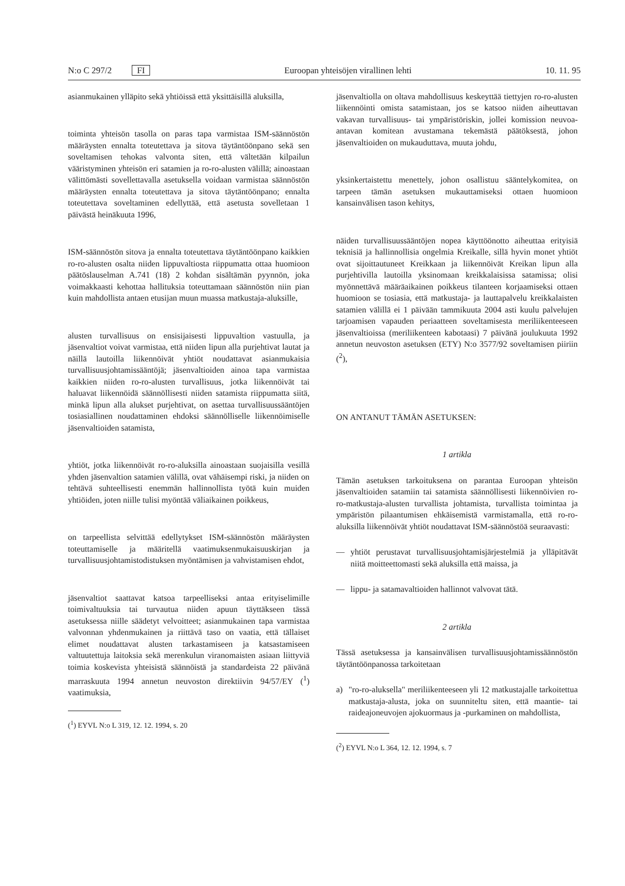N:o C 297/2 FI Euroopan yhteisöjen virallinen lehti 10. 11. 95
asianmukainen ylläpito sekä yhtiöissä että yksittäisillä aluksilla,
toiminta yhteisön tasolla on paras tapa varmistaa ISM-säännöstön määräysten ennalta toteutettava ja sitova täytäntöönpano sekä sen soveltamisen tehokas valvonta siten, että vältetään kilpailun vääristyminen yhteisön eri satamien ja ro-ro-alusten välillä; ainoastaan välittömästi sovellettavalla asetuksella voidaan varmistaa säännöstön määräysten ennalta toteutettava ja sitova täytäntöönpano; ennalta toteutettava soveltaminen edellyttää, että asetusta sovelletaan 1 päivästä heinäkuuta 1996,
ISM-säännöstön sitova ja ennalta toteutettava täytäntöönpano kaikkien ro-ro-alusten osalta niiden lippuvaltiosta riippumatta ottaa huomioon päätöslauselman A.741 (18) 2 kohdan sisältämän pyynnön, joka voimakkaasti kehottaa hallituksia toteuttamaan säännöstön niin pian kuin mahdollista antaen etusijan muun muassa matkustaja-aluksille,
alusten turvallisuus on ensisijaisesti lippuvaltion vastuulla, ja jäsenvaltiot voivat varmistaa, että niiden lipun alla purjehtivat lautat ja näillä lautoilla liikennöivät yhtiöt noudattavat asianmukaisia turvallisuusjohtamissääntöjä; jäsenvaltioiden ainoa tapa varmistaa kaikkien niiden ro-ro-alusten turvallisuus, jotka liikennöivät tai haluavat liikennöidä säännöllisesti niiden satamista riippumatta siitä, minkä lipun alla alukset purjehtivat, on asettaa turvallisuussääntöjen tosiasiallinen noudattaminen ehdoksi säännölliselle liikennöimiselle jäsenvaltioiden satamista,
yhtiöt, jotka liikennöivät ro-ro-aluksilla ainoastaan suojaisilla vesillä yhden jäsenvaltion satamien välillä, ovat vähäisempi riski, ja niiden on tehtävä suhteellisesti enemmän hallinnollista työtä kuin muiden yhtiöiden, joten niille tulisi myöntää väliaikainen poikkeus,
on tarpeellista selvittää edellytykset ISM-säännöstön määräysten toteuttamiselle ja määritellä vaatimuksenmukaisuuskirjan ja turvallisuusjohtamistodistuksen myöntämisen ja vahvistamisen ehdot,
jäsenvaltiot saattavat katsoa tarpeelliseksi antaa erityiselimille toimivaltuuksia tai turvautua niiden apuun täyttäkseen tässä asetuksessa niille säädetyt velvoitteet; asianmukainen tapa varmistaa valvonnan yhdenmukainen ja riittävä taso on vaatia, että tällaiset elimet noudattavat alusten tarkastamiseen ja katsastamiseen valtuutettuja laitoksia sekä merenkulun viranomaisten asiaan liittyviä toimia koskevista yhteisistä säännöistä ja standardeista 22 päivänä marraskuuta 1994 annetun neuvoston direktiivin 94/57/EY (<sup>1</sup>) vaatimuksia,
(<sup>1</sup>) EYVL N:o L 319, 12. 12. 1994, s. 20
jäsenvaltiolla on oltava mahdollisuus keskeyttää tiettyjen ro-ro-alusten liikennöinti omista satamistaan, jos se katsoo niiden aiheuttavan vakavan turvallisuus- tai ympäristöriskin, jollei komission neuvoa-antavan komitean avustamana tekemästä päätöksestä, johon jäsenvaltioiden on mukauduttava, muuta johdu,
yksinkertaistettu menettely, johon osallistuu sääntelykomitea, on tarpeen tämän asetuksen mukauttamiseksi ottaen huomioon kansainvälisen tason kehitys,
näiden turvallisuussääntöjen nopea käyttöönotto aiheuttaa erityisiä teknisiä ja hallinnollisia ongelmia Kreikalle, sillä hyvin monet yhtiöt ovat sijoittautuneet Kreikkaan ja liikennöivät Kreikan lipun alla purjehtivilla lautoilla yksinomaan kreikkalaisissa satamissa; olisi myönnettävä määräaikainen poikkeus tilanteen korjaamiseksi ottaen huomioon se tosiasia, että matkustaja- ja lauttapalvelu kreikkalaisten satamien välillä ei 1 päivään tammikuuta 2004 asti kuulu palvelujen tarjoamisen vapauden periaatteen soveltamisesta meriliikenteeseen jäsenvaltioissa (meriliikenteen kabotaasi) 7 päivänä joulukuuta 1992 annetun neuvoston asetuksen (ETY) N:o 3577/92 soveltamisen piiriin (<sup>2</sup>),
ON ANTANUT TÄMÄN ASETUKSEN:
1 artikla
Tämän asetuksen tarkoituksena on parantaa Euroopan yhteisön jäsenvaltioiden satamiin tai satamista säännöllisesti liikennöivien ro-ro-matkustaja-alusten turvallista johtamista, turvallista toimintaa ja ympäristön pilaantumisen ehkäisemistä varmistamalla, että ro-ro-aluksilla liikennöivät yhtiöt noudattavat ISM-säännöstöä seuraavasti:
— yhtiöt perustavat turvallisuusjohtamisjärjestelmiä ja ylläpitävät niitä moitteettomasti sekä aluksilla että maissa, ja
— lippu- ja satamavaltioiden hallinnot valvovat tätä.
2 artikla
Tässä asetuksessa ja kansainvälisen turvallisuusjohtamissäännöstön täytäntöönpanossa tarkoitetaan
a) "ro-ro-aluksella" meriliikenteeseen yli 12 matkustajalle tarkoitettua matkustaja-alusta, joka on suunniteltu siten, että maantie- tai raideajoneuvojen ajokuormaus ja -purkaminen on mahdollista,
(<sup>2</sup>) EYVL N:o L 364, 12. 12. 1994, s. 7